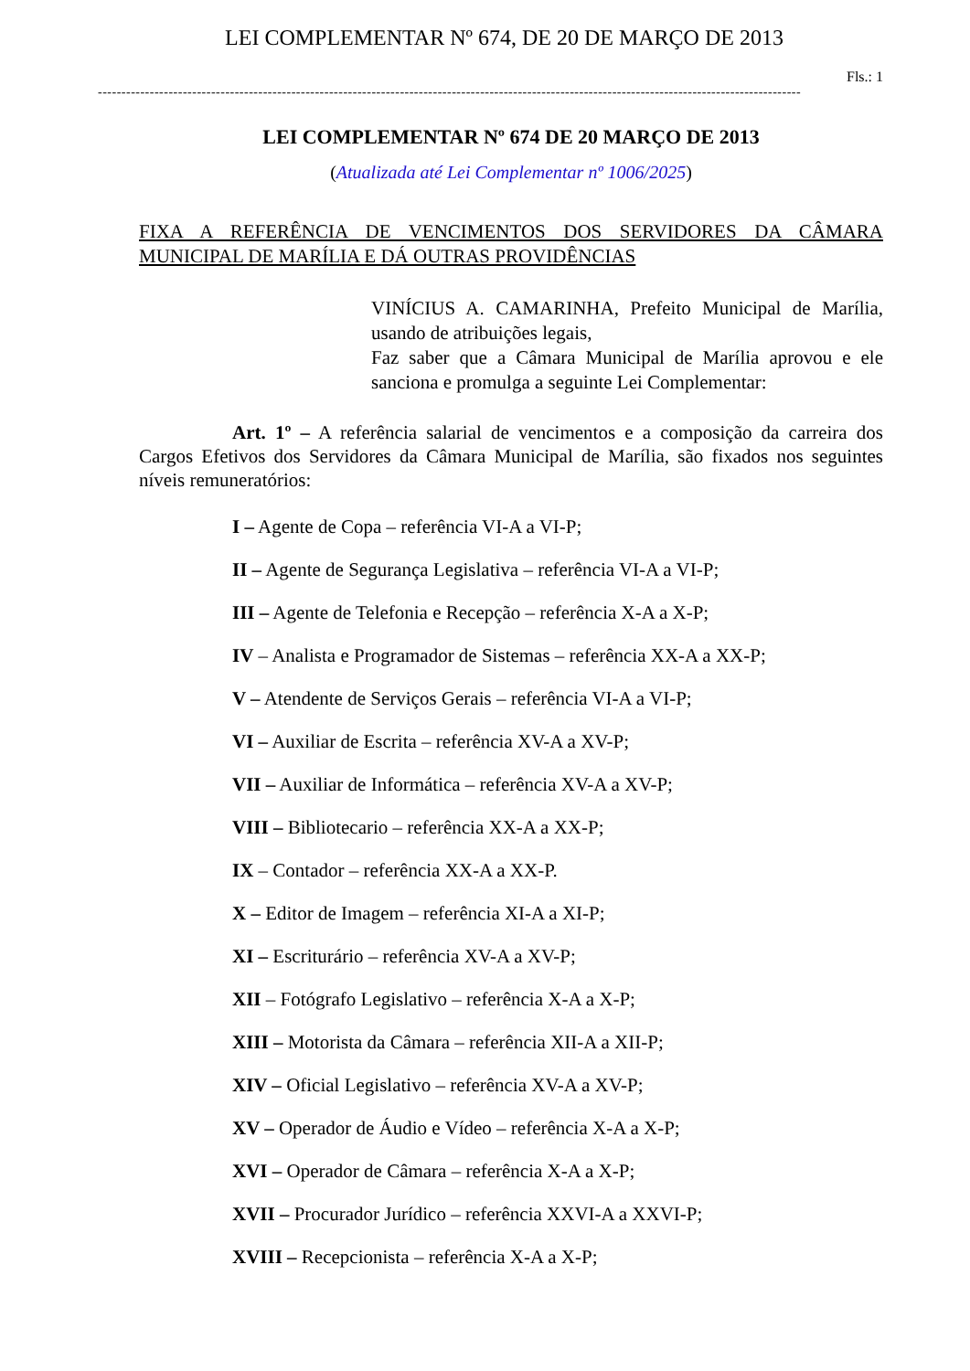LEI COMPLEMENTAR Nº 674, DE 20 DE MARÇO DE 2013
Fls.: 1
-----------------------------------------------------------------------------------------------------------------------------------------------------
LEI COMPLEMENTAR Nº 674 DE 20 MARÇO DE 2013
(Atualizada até Lei Complementar nº 1006/2025)
FIXA A REFERÊNCIA DE VENCIMENTOS DOS SERVIDORES DA CÂMARA MUNICIPAL DE MARÍLIA E DÁ OUTRAS PROVIDÊNCIAS
VINÍCIUS A. CAMARINHA, Prefeito Municipal de Marília, usando de atribuições legais,
Faz saber que a Câmara Municipal de Marília aprovou e ele sanciona e promulga a seguinte Lei Complementar:
Art. 1º – A referência salarial de vencimentos e a composição da carreira dos Cargos Efetivos dos Servidores da Câmara Municipal de Marília, são fixados nos seguintes níveis remuneratórios:
I – Agente de Copa – referência VI-A a VI-P;
II – Agente de Segurança Legislativa – referência VI-A a VI-P;
III – Agente de Telefonia e Recepção – referência X-A a X-P;
IV – Analista e Programador de Sistemas – referência XX-A a XX-P;
V – Atendente de Serviços Gerais – referência VI-A a VI-P;
VI – Auxiliar de Escrita – referência XV-A a XV-P;
VII – Auxiliar de Informática – referência XV-A a XV-P;
VIII – Bibliotecario – referência XX-A a XX-P;
IX – Contador – referência XX-A a XX-P.
X – Editor de Imagem – referência XI-A a XI-P;
XI – Escriturário – referência XV-A a XV-P;
XII – Fotógrafo Legislativo – referência X-A a X-P;
XIII – Motorista da Câmara – referência XII-A a XII-P;
XIV – Oficial Legislativo – referência XV-A a XV-P;
XV – Operador de Áudio e Vídeo – referência X-A a X-P;
XVI – Operador de Câmara – referência X-A a X-P;
XVII – Procurador Jurídico – referência XXVI-A a XXVI-P;
XVIII – Recepcionista – referência X-A a X-P;